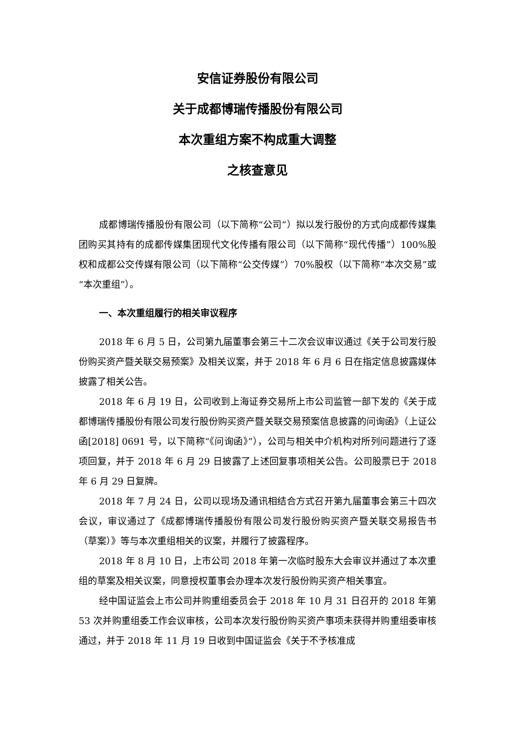安信证券股份有限公司
关于成都博瑞传播股份有限公司
本次重组方案不构成重大调整
之核查意见
成都博瑞传播股份有限公司（以下简称“公司”）拟以发行股份的方式向成都传媒集团购买其持有的成都传媒集团现代文化传播有限公司（以下简称“现代传播”）100%股权和成都公交传媒有限公司（以下简称“公交传媒”）70%股权（以下简称“本次交易”或“本次重组”）。
一、本次重组履行的相关审议程序
2018 年 6 月 5 日，公司第九届董事会第三十二次会议审议通过《关于公司发行股份购买资产暨关联交易预案》及相关议案，并于 2018 年 6 月 6 日在指定信息披露媒体披露了相关公告。
2018 年 6 月 19 日，公司收到上海证券交易所上市公司监管一部下发的《关于成都博瑞传播股份有限公司发行股份购买资产暨关联交易预案信息披露的问询函》（上证公函[2018] 0691 号，以下简称“《问询函》”），公司与相关中介机构对所列问题进行了逐项回复，并于 2018 年 6 月 29 日披露了上述回复事项相关公告。公司股票已于 2018 年 6 月 29 日复牌。
2018 年 7 月 24 日，公司以现场及通讯相结合方式召开第九届董事会第三十四次会议，审议通过了《成都博瑞传播股份有限公司发行股份购买资产暨关联交易报告书（草案）》等与本次重组相关的议案，并履行了披露程序。
2018 年 8 月 10 日，上市公司 2018 年第一次临时股东大会审议并通过了本次重组的草案及相关议案，同意授权董事会办理本次发行股份购买资产相关事宜。
经中国证监会上市公司并购重组委员会于 2018 年 10 月 31 日召开的 2018 年第 53 次并购重组委工作会议审核，公司本次发行股份购买资产事项未获得并购重组委审核通过，并于 2018 年 11 月 19 日收到中国证监会《关于不予核准成